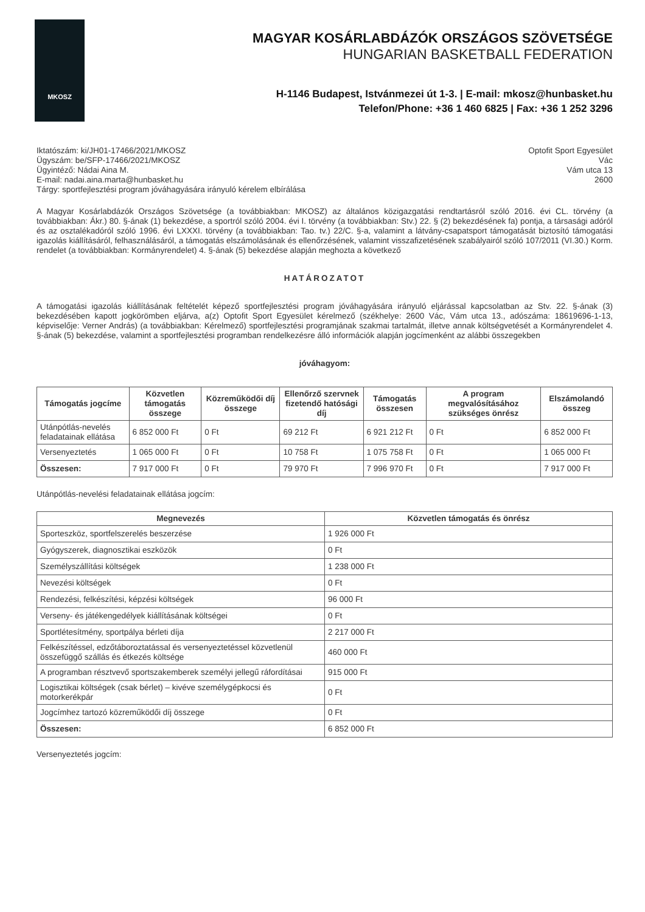MKOSZ
MAGYAR KOSÁRLABDÁZÓK ORSZÁGOS SZÖVETSÉGE
HUNGARIAN BASKETBALL FEDERATION
H-1146 Budapest, Istvánmezei út 1-3. | E-mail: mkosz@hunbasket.hu
Telefon/Phone: +36 1 460 6825 | Fax: +36 1 252 3296
Iktatószám: ki/JH01-17466/2021/MKOSZ
Ügyszám: be/SFP-17466/2021/MKOSZ
Ügyintéző: Nádai Aina M.
E-mail: nadai.aina.marta@hunbasket.hu
Tárgy: sportfejlesztési program jóváhagyására irányuló kérelem elbírálása
Optofit Sport Egyesület
Vác
Vám utca 13
2600
A Magyar Kosárlabdázók Országos Szövetsége (a továbbiakban: MKOSZ) az általános közigazgatási rendtartásról szóló 2016. évi CL. törvény (a továbbiakban: Ákr.) 80. §-ának (1) bekezdése, a sportról szóló 2004. évi I. törvény (a továbbiakban: Stv.) 22. § (2) bekezdésének fa) pontja, a társasági adóról és az osztalékadóról szóló 1996. évi LXXXI. törvény (a továbbiakban: Tao. tv.) 22/C. §-a, valamint a látvány-csapatsport támogatását biztosító támogatási igazolás kiállításáról, felhasználásáról, a támogatás elszámolásának és ellenőrzésének, valamint visszafizetésének szabályairól szóló 107/2011 (VI.30.) Korm. rendelet (a továbbiakban: Kormányrendelet) 4. §-ának (5) bekezdése alapján meghozta a következő
HATÁROZATOT
A támogatási igazolás kiállításának feltételét képező sportfejlesztési program jóváhagyására irányuló eljárással kapcsolatban az Stv. 22. §-ának (3) bekezdésében kapott jogkörömben eljárva, a(z) Optofit Sport Egyesület kérelmező (székhelye: 2600 Vác, Vám utca 13., adószáma: 18619696-1-13, képviselője: Verner András) (a továbbiakban: Kérelmező) sportfejlesztési programjának szakmai tartalmát, illetve annak költségvetését a Kormányrendelet 4. §-ának (5) bekezdése, valamint a sportfejlesztési programban rendelkezésre álló információk alapján jogcímenként az alábbi összegekben
jóváhagyom:
| Támogatás jogcíme | Közvetlen támogatás összege | Közreműködői díj összege | Ellenőrző szervnek fizetendő hatósági díj | Támogatás összesen | A program megvalósításához szükséges önrész | Elszámolandó összeg |
| --- | --- | --- | --- | --- | --- | --- |
| Utánpótlás-nevelés feladatainak ellátása | 6 852 000 Ft | 0 Ft | 69 212 Ft | 6 921 212 Ft | 0 Ft | 6 852 000 Ft |
| Versenyeztetés | 1 065 000 Ft | 0 Ft | 10 758 Ft | 1 075 758 Ft | 0 Ft | 1 065 000 Ft |
| Összesen: | 7 917 000 Ft | 0 Ft | 79 970 Ft | 7 996 970 Ft | 0 Ft | 7 917 000 Ft |
Utánpótlás-nevelési feladatainak ellátása jogcím:
| Megnevezés | Közvetlen támogatás és önrész |
| --- | --- |
| Sporteszköz, sportfelszerelés beszerzése | 1 926 000 Ft |
| Gyógyszerek, diagnosztikai eszközök | 0 Ft |
| Személyszállítási költségek | 1 238 000 Ft |
| Nevezési költségek | 0 Ft |
| Rendezési, felkészítési, képzési költségek | 96 000 Ft |
| Verseny- és játékengedélyek kiállításának költségei | 0 Ft |
| Sportlétesítmény, sportpálya bérleti díja | 2 217 000 Ft |
| Felkészítéssel, edzőtáboroztatással és versenyeztetéssel közvetlenül összefüggő szállás és étkezés költsége | 460 000 Ft |
| A programban résztvevő sportszakemberek személyi jellegű ráfordításai | 915 000 Ft |
| Logisztikai költségek (csak bérlet) – kivéve személygépkocsi és motorkerékpár | 0 Ft |
| Jogcímhez tartozó közreműködői díj összege | 0 Ft |
| Összesen: | 6 852 000 Ft |
Versenyeztetés jogcím: